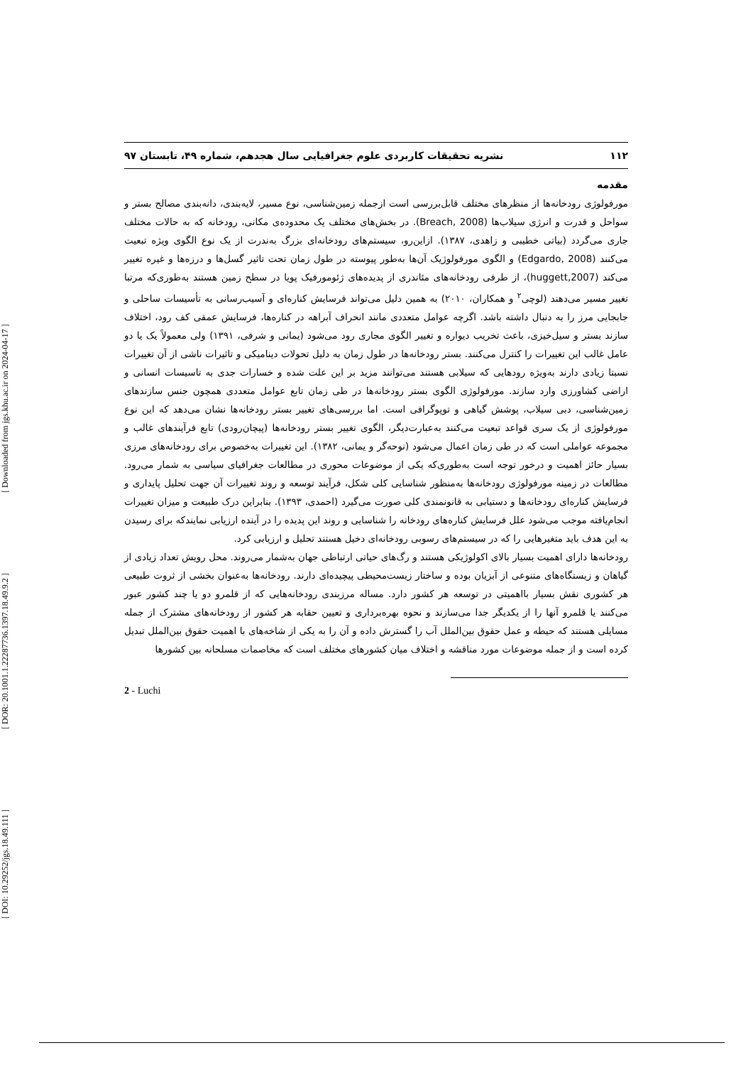[ DOI: 10.29252/jgs.18.49.111 ] [ DOR: 20.1001.1.22287736.1397.18.49.9.2 ] [ Downloaded from jgs.khu.ac.ir on 2024-04-17 ]
۱۱۲ نشریه تحقیقات کاربردی علوم جغرافیایی سال هجدهم، شماره ۴۹، تابستان ۹۷
مقدمه
مورفولوژی رودخانه‌ها از منظرهای مختلف قابل‌بررسی است ازجمله زمین‌شناسی، نوع مسیر، لایه‌بندی، دانه‌بندی مصالح بستر و سواحل و قدرت و انرژی سیلاب‌ها (Breach, 2008). در بخش‌های مختلف یک محدوده‌ی مکانی، رودخانه که به حالات مختلف جاری می‌گردد (بیاتی خطیبی و زاهدی، ۱۳۸۷). ازاین‌رو، سیستم‌های رودخانه‌ای بزرگ به‌ندرت از یک نوع الگوی ویژه تبعیت می‌کنند (Edgardo, 2008) و الگوی مورفولوژیک آن‌ها به‌طور پیوسته در طول زمان تحت تاثیر گسل‌ها و درزه‌ها و غیره تغییر می‌کند (huggett,2007)، از طرفی رودخانه‌های مئاندری از پدیده‌های ژئومورفیک پویا در سطح زمین هستند به‌طوری‌که مرتبا تغییر مسیر می‌دهند (لوچی<sup>۲</sup> و همکاران، ۲۰۱۰) به همین دلیل می‌تواند فرسایش کناره‌ای و آسیب‌رسانی به تأسیسات ساحلی و جابجایی مرز را به دنبال داشته باشد. اگرچه عوامل متعددی مانند انحراف آبراهه در کناره‌ها، فرسایش عمقی کف رود، اختلاف سازند بستر و سیل‌خیزی، باعث تخریب دیواره و تغییر الگوی مجاری رود می‌شود (یمانی و شرفی، ۱۳۹۱) ولی معمولاً یک یا دو عامل غالب این تغییرات را کنترل می‌کنند. بستر رودخانه‌ها در طول زمان به دلیل تحولات دینامیکی و تاثیرات ناشی از آن تغییرات نسبتا زیادی دارند به‌ویژه رودهایی که سیلابی هستند می‌توانند مزید بر این علت شده و خسارات جدی به تاسیسات انسانی و اراضی کشاورزی وارد سازند. مورفولوژی الگوی بستر رودخانه‌ها در طی زمان تابع عوامل متعددی همچون جنس سازندهای زمین‌شناسی، دبی سیلاب، پوشش گیاهی و توپوگرافی است. اما بررسی‌های تغییر بستر رودخانه‌ها نشان می‌دهد که این نوع مورفولوژی از یک سری قواعد تبعیت می‌کنند به‌عبارت‌دیگر، الگوی تغییر بستر رودخانه‌ها (پیچان‌رودی) تابع فرآیندهای غالب و مجموعه عواملی است که در طی زمان اعمال می‌شود (نوحه‌گر و یمانی، ۱۳۸۲). این تغییرات به‌خصوص برای رودخانه‌های مرزی بسیار حائز اهمیت و درخور توجه است به‌طوری‌که یکی از موضوعات محوری در مطالعات جغرافیای سیاسی به شمار می‌رود. مطالعات در زمینه مورفولوژی رودخانه‌ها به‌منظور شناسایی کلی شکل، فرآیند توسعه و روند تغییرات آن جهت تحلیل پایداری و فرسایش کناره‌ای رودخانه‌ها و دستیابی به قانونمندی کلی صورت می‌گیرد (احمدی، ۱۳۹۳). بنابراین درک طبیعت و میزان تغییرات انجام‌یافته موجب می‌شود علل فرسایش کناره‌های رودخانه را شناسایی و روند این پدیده را در آینده ارزیابی نمایندکه برای رسیدن به این هدف باید متغیرهایی را که در سیستم‌های رسوبی رودخانه‌ای دخیل هستند تحلیل و ارزیابی کرد.
رودخانه‌ها دارای اهمیت بسیار بالای اکولوژیکی هستند و رگ‌های حیاتی ارتباطی جهان به‌شمار می‌روند. محل رویش تعداد زیادی از گیاهان و زیستگاه‌های متنوعی از آبزیان بوده و ساختار زیست‌محیطی پیچیده‌ای دارند. رودخانه‌ها به‌عنوان بخشی از ثروت طبیعی هر کشوری نقش بسیار بااهمیتی در توسعه هر کشور دارد. مساله مرزبندی رودخانه‌هایی که از قلمرو دو یا چند کشور عبور می‌کنند یا قلمرو آنها را از یکدیگر جدا می‌سازند و نحوه بهره‌برداری و تعیین حقابه هر کشور از رودخانه‌های مشترک از جمله مسایلی هستند که حیطه و عمل حقوق بین‌الملل آب را گسترش داده و آن را به یکی از شاخه‌های با اهمیت حقوق بین‌الملل تبدیل کرده است و از جمله موضوعات مورد مناقشه و اختلاف میان کشورهای مختلف است که مخاصمات مسلحانه بین کشورها
2 - Luchi